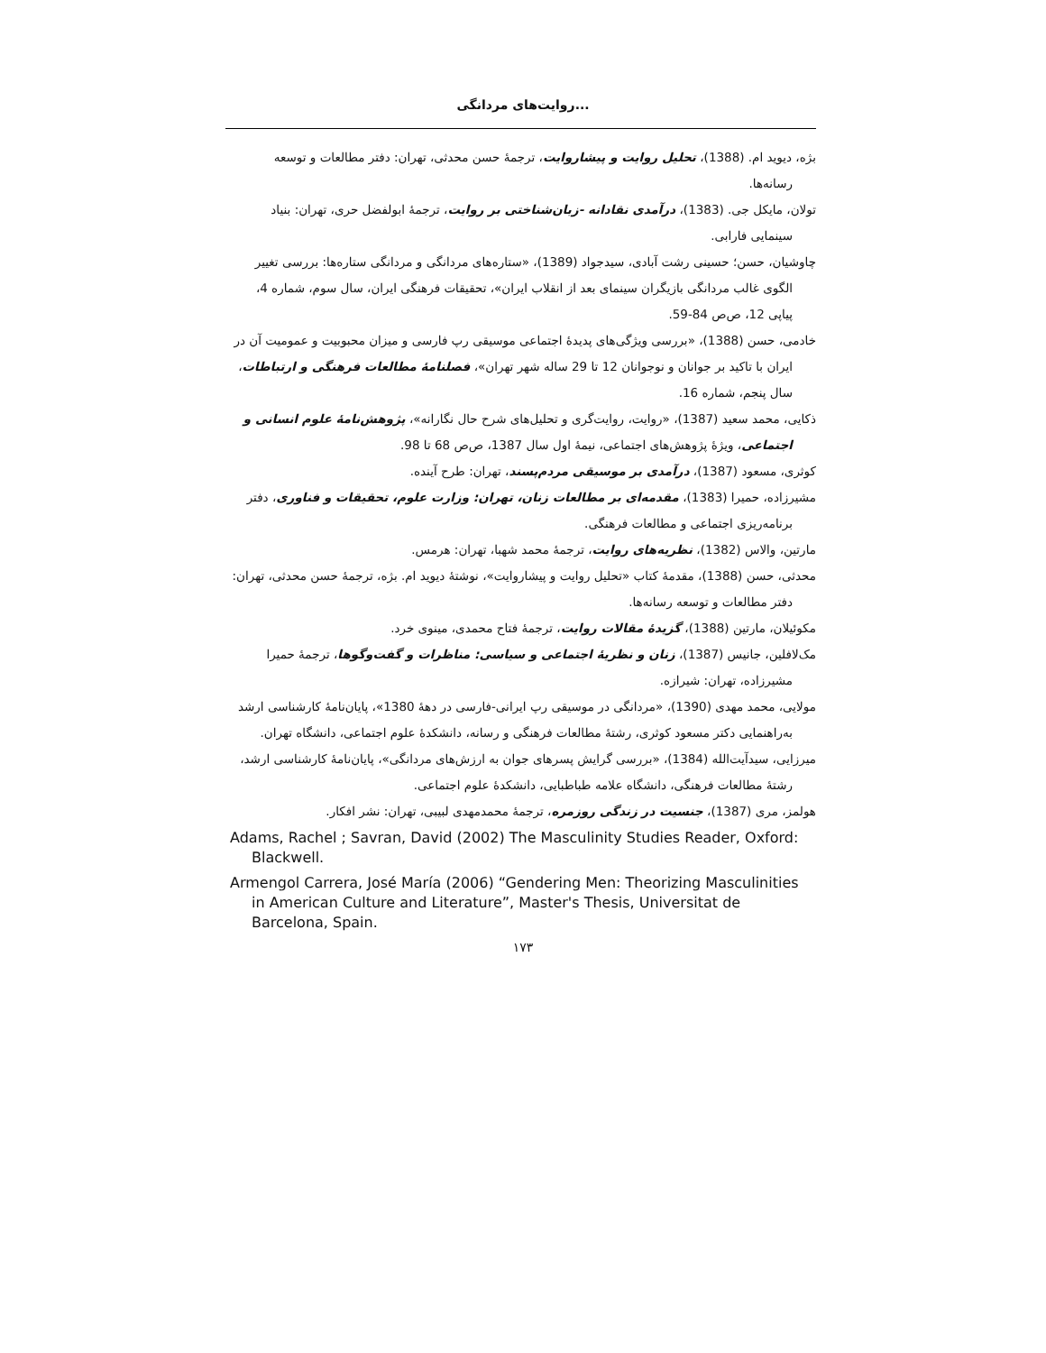روایت‌های مردانگی...
بژه، دیوید ام. (1388)، تحلیل روایت و پیشاروایت، ترجمهٔ حسن محدثی، تهران: دفتر مطالعات و توسعه رسانه‌ها.
تولان، مایکل جی. (1383)، درآمدی نقادانه -زبان‌شناختی بر روایت، ترجمهٔ ابولفضل حری، تهران: بنیاد سینمایی فارابی.
چاوشیان، حسن؛ حسینی رشت آبادی، سیدجواد (1389)، «ستاره‌های مردانگی و مردانگی ستاره‌ها: بررسی تغییر الگوی غالب مردانگی بازیگران سینمای بعد از انقلاب ایران»، تحقیقات فرهنگی ایران، سال سوم، شماره 4، پیاپی 12، ص‌ص 84-59.
خادمی، حسن (1388)، «بررسی ویژگی‌های پدیدهٔ اجتماعی موسیقی رپ فارسی و میزان محبوبیت و عمومیت آن در ایران با تاکید بر جوانان و نوجوانان 12 تا 29 ساله شهر تهران»، فصلنامهٔ مطالعات فرهنگی و ارتباطات، سال پنجم، شماره 16.
ذکایی، محمد سعید (1387)، «روایت، روایت‌گری و تحلیل‌های شرح حال نگارانه»، پژوهش‌نامهٔ علوم انسانی و اجتماعی، ویژهٔ پژوهش‌های اجتماعی، نیمهٔ اول سال 1387، ص‌ص 68 تا 98.
کوثری، مسعود (1387)، درآمدی بر موسیقی مردم‌پسند، تهران: طرح آینده.
مشیرزاده، حمیرا (1383)، مقدمه‌ای بر مطالعات زنان، تهران: وزارت علوم، تحقیقات و فناوری، دفتر برنامه‌ریزی اجتماعی و مطالعات فرهنگی.
مارتین، والاس (1382)، نظریه‌های روایت، ترجمهٔ محمد شهبا، تهران: هرمس.
محدثی، حسن (1388)، مقدمهٔ کتاب «تحلیل روایت و پیشاروایت»، نوشتهٔ دیوید ام. بژه، ترجمهٔ حسن محدثی، تهران: دفتر مطالعات و توسعه رسانه‌ها.
مکوئیلان، مارتین (1388)، گزیدهٔ مقالات روایت، ترجمهٔ فتاح محمدی، مینوی خرد.
مک‌لافلین، جانیس (1387)، زنان و نظریهٔ اجتماعی و سیاسی: مناظرات و گفت‌وگوها، ترجمهٔ حمیرا مشیرزاده، تهران: شیرازه.
مولایی، محمد مهدی (1390)، «مردانگی در موسیقی رپ ایرانی-فارسی در دههٔ 1380»، پایان‌نامهٔ کارشناسی ارشد به‌راهنمایی دکتر مسعود کوثری، رشتهٔ مطالعات فرهنگی و رسانه، دانشکدهٔ علوم اجتماعی، دانشگاه تهران.
میرزایی، سیدآیت‌الله (1384)، «بررسی گرایش پسرهای جوان به ارزش‌های مردانگی»، پایان‌نامهٔ کارشناسی ارشد، رشتهٔ مطالعات فرهنگی، دانشگاه علامه طباطبایی، دانشکدهٔ علوم اجتماعی.
هولمز، مری (1387)، جنسیت در زندگی روزمره، ترجمهٔ محمدمهدی لبیبی، تهران: نشر افکار.
Adams, Rachel ; Savran, David (2002) The Masculinity Studies Reader, Oxford: Blackwell.
Armengol Carrera, José María (2006) “Gendering Men: Theorizing Masculinities in American Culture and Literature”, Master's Thesis, Universitat de Barcelona, Spain.
۱۷۳